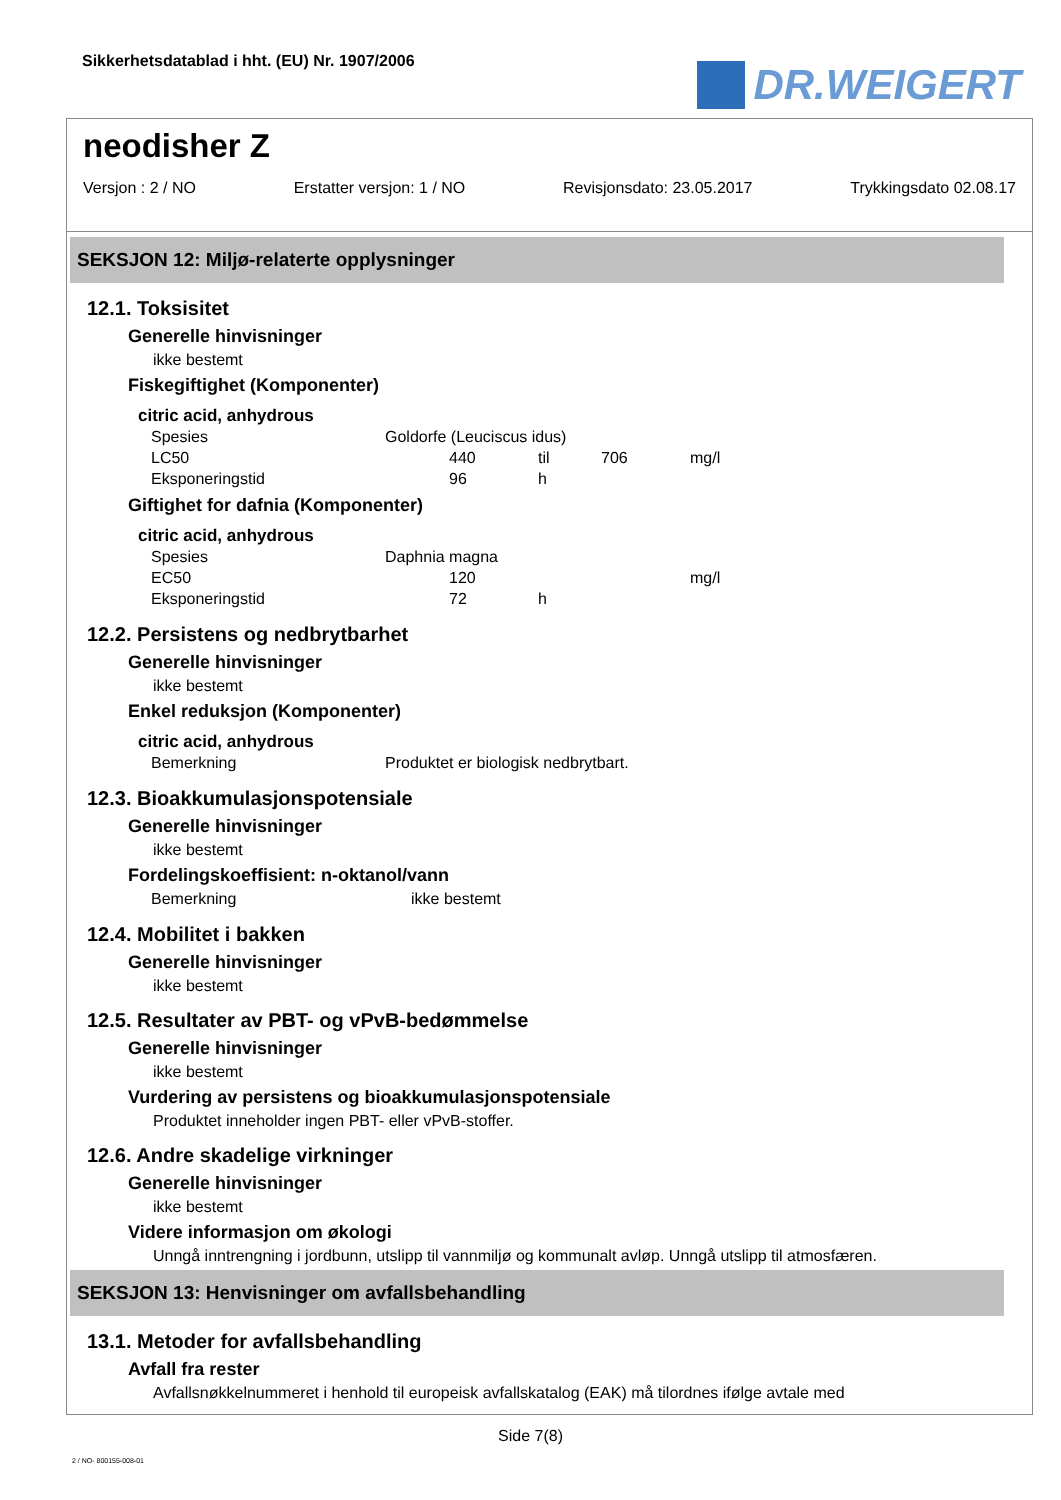Sikkerhetsdatablad i hht. (EU) Nr. 1907/2006
DR.WEIGERT
neodisher Z
Versjon : 2 / NO Erstatter versjon: 1 / NO Revisjonsdato: 23.05.2017 Trykkingsdato 02.08.17
SEKSJON 12: Miljø-relaterte opplysninger
12.1. Toksisitet
Generelle hinvisninger
ikke bestemt
Fiskegiftighet (Komponenter)
citric acid, anhydrous
| Spesies | Goldorfe (Leuciscus idus) | | | |
| LC50 | 440 | til | 706 | mg/l |
| Eksponeringstid | 96 | h | | |
Giftighet for dafnia (Komponenter)
citric acid, anhydrous
| Spesies | Daphnia magna | | | |
| EC50 | 120 | | | mg/l |
| Eksponeringstid | 72 | h | | |
12.2. Persistens og nedbrytbarhet
Generelle hinvisninger
ikke bestemt
Enkel reduksjon (Komponenter)
citric acid, anhydrous
| Bemerkning | Produktet er biologisk nedbrytbart. |
12.3. Bioakkumulasjonspotensiale
Generelle hinvisninger
ikke bestemt
Fordelingskoeffisient: n-oktanol/vann
| Bemerkning | ikke bestemt |
12.4. Mobilitet i bakken
Generelle hinvisninger
ikke bestemt
12.5. Resultater av PBT- og vPvB-bedømmelse
Generelle hinvisninger
ikke bestemt
Vurdering av persistens og bioakkumulasjonspotensiale
Produktet inneholder ingen PBT- eller vPvB-stoffer.
12.6. Andre skadelige virkninger
Generelle hinvisninger
ikke bestemt
Videre informasjon om økologi
Unngå inntrengning i jordbunn, utslipp til vannmiljø og kommunalt avløp. Unngå utslipp til atmosfæren.
SEKSJON 13: Henvisninger om avfallsbehandling
13.1. Metoder for avfallsbehandling
Avfall fra rester
Avfallsnøkkelnummeret i henhold til europeisk avfallskatalog (EAK) må tilordnes ifølge avtale med
Side 7(8)
2 / NO- 800155-008-01